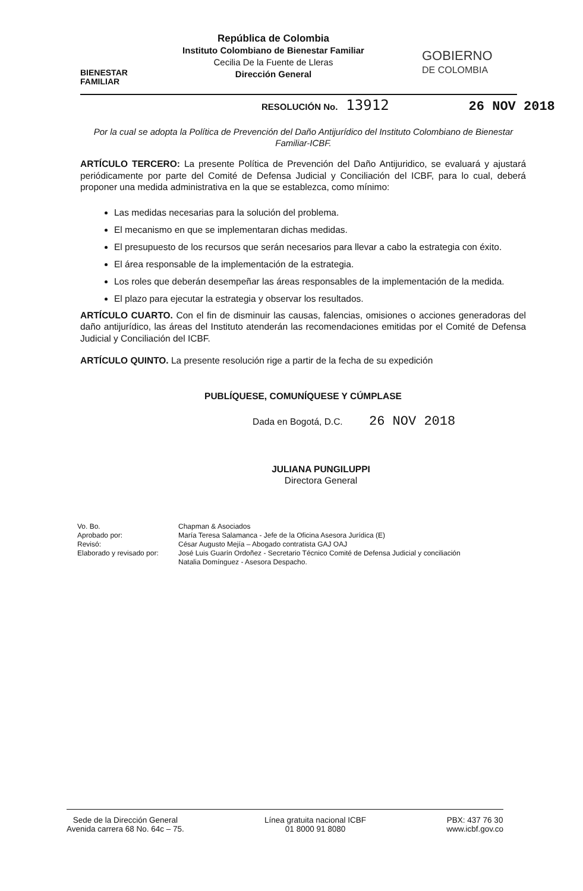BIENESTAR
FAMILIAR
República de Colombia
Instituto Colombiano de Bienestar Familiar
Cecilia De la Fuente de Lleras
Dirección General
GOBIERNO
DE COLOMBIA
RESOLUCIÓN No. 13912 26 NOV 2018
Por la cual se adopta la Política de Prevención del Daño Antijurídico del Instituto Colombiano de Bienestar Familiar-ICBF.
ARTÍCULO TERCERO: La presente Política de Prevención del Daño Antijuridico, se evaluará y ajustará periódicamente por parte del Comité de Defensa Judicial y Conciliación del ICBF, para lo cual, deberá proponer una medida administrativa en la que se establezca, como mínimo:
Las medidas necesarias para la solución del problema.
El mecanismo en que se implementaran dichas medidas.
El presupuesto de los recursos que serán necesarios para llevar a cabo la estrategia con éxito.
El área responsable de la implementación de la estrategia.
Los roles que deberán desempeñar las áreas responsables de la implementación de la medida.
El plazo para ejecutar la estrategia y observar los resultados.
ARTÍCULO CUARTO. Con el fin de disminuir las causas, falencias, omisiones o acciones generadoras del daño antijurídico, las áreas del Instituto atenderán las recomendaciones emitidas por el Comité de Defensa Judicial y Conciliación del ICBF.
ARTÍCULO QUINTO. La presente resolución rige a partir de la fecha de su expedición
PUBLÍQUESE, COMUNÍQUESE Y CÚMPLASE
Dada en Bogotá, D.C. 26 NOV 2018
JULIANA PUNGILUPPI
Directora General
Vo. Bo.
Aprobado por:
Revisó:
Elaborado y revisado por:
Chapman & Asociados
María Teresa Salamanca - Jefe de la Oficina Asesora Jurídica (E)
César Augusto Mejía – Abogado contratista GAJ OAJ
José Luis Guarín Ordoñez - Secretario Técnico Comité de Defensa Judicial y conciliación
Natalia Domínguez - Asesora Despacho.
Sede de la Dirección General
Avenida carrera 68 No. 64c – 75.
Línea gratuita nacional ICBF
01 8000 91 8080
PBX: 437 76 30
www.icbf.gov.co